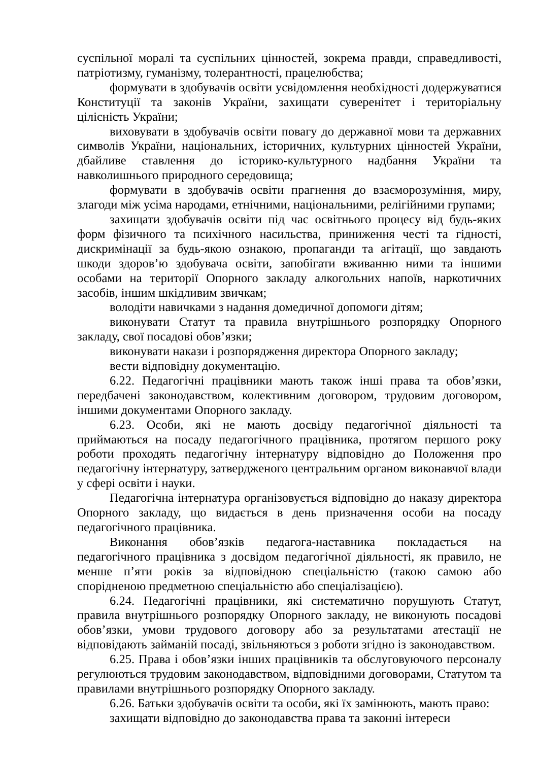суспільної моралі та суспільних цінностей, зокрема правди, справедливості, патріотизму, гуманізму, толерантності, працелюбства;
формувати в здобувачів освіти усвідомлення необхідності додержуватися Конституції та законів України, захищати суверенітет і територіальну цілісність України;
виховувати в здобувачів освіти повагу до державної мови та державних символів України, національних, історичних, культурних цінностей України, дбайливе ставлення до історико-культурного надбання України та навколишнього природного середовища;
формувати в здобувачів освіти прагнення до взаєморозуміння, миру, злагоди між усіма народами, етнічними, національними, релігійними групами;
захищати здобувачів освіти під час освітнього процесу від будь-яких форм фізичного та психічного насильства, приниження честі та гідності, дискримінації за будь-якою ознакою, пропаганди та агітації, що завдають шкоди здоров’ю здобувача освіти, запобігати вживанню ними та іншими особами на території Опорного закладу алкогольних напоїв, наркотичних засобів, іншим шкідливим звичкам;
володіти навичками з надання домедичної допомоги дітям;
виконувати Статут та правила внутрішнього розпорядку Опорного закладу, свої посадові обов’язки;
виконувати накази і розпорядження директора Опорного закладу;
вести відповідну документацію.
6.22. Педагогічні працівники мають також інші права та обов’язки, передбачені законодавством, колективним договором, трудовим договором, іншими документами Опорного закладу.
6.23. Особи, які не мають досвіду педагогічної діяльності та приймаються на посаду педагогічного працівника, протягом першого року роботи проходять педагогічну інтернатуру відповідно до Положення про педагогічну інтернатуру, затвердженого центральним органом виконавчої влади у сфері освіти і науки.
Педагогічна інтернатура організовується відповідно до наказу директора Опорного закладу, що видається в день призначення особи на посаду педагогічного працівника.
Виконання обов’язків педагога-наставника покладається на педагогічного працівника з досвідом педагогічної діяльності, як правило, не менше п’яти років за відповідною спеціальністю (такою самою або спорідненою предметною спеціальністю або спеціалізацією).
6.24. Педагогічні працівники, які систематично порушують Статут, правила внутрішнього розпорядку Опорного закладу, не виконують посадові обов’язки, умови трудового договору або за результатами атестації не відповідають займаній посаді, звільняються з роботи згідно із законодавством.
6.25. Права і обов’язки інших працівників та обслуговуючого персоналу регулюються трудовим законодавством, відповідними договорами, Статутом та правилами внутрішнього розпорядку Опорного закладу.
6.26. Батьки здобувачів освіти та особи, які їх замінюють, мають право:
захищати відповідно до законодавства права та законні інтереси